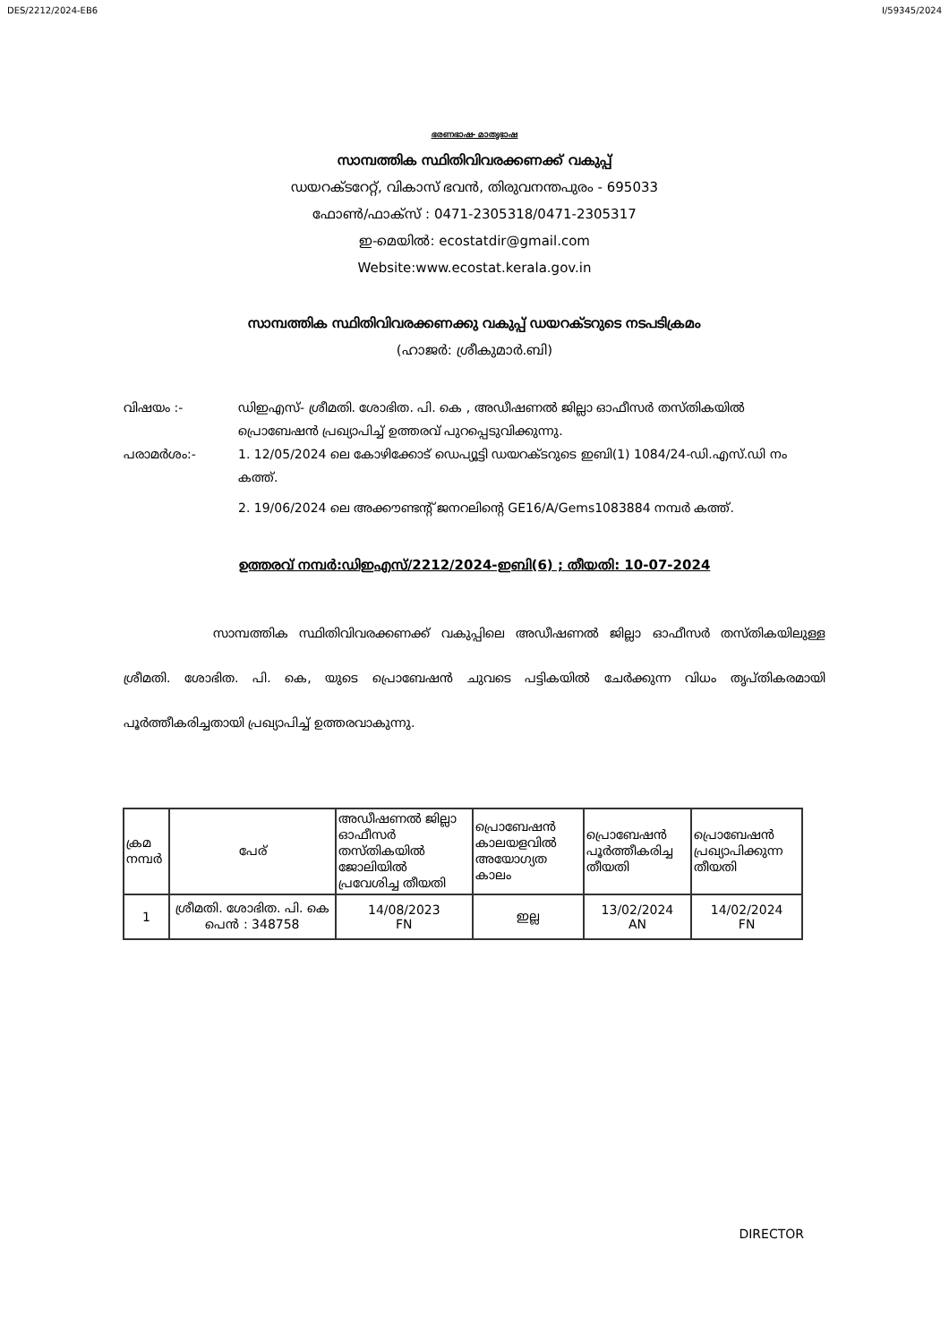DES/2212/2024-EB6 I/59345/2024
ഭരണഭാഷ- മാതൃഭാഷ
സാമ്പത്തിക സ്ഥിതിവിവരക്കണക്ക് വകുപ്പ്
ഡയറക്ടറേറ്റ്, വികാസ് ഭവൻ, തിരുവനന്തപുരം - 695033
ഫോൺ/ഫാക്സ് : 0471-2305318/0471-2305317
ഇ-മെയിൽ: ecostatdir@gmail.com
Website:www.ecostat.kerala.gov.in
സാമ്പത്തിക സ്ഥിതിവിവരക്കണക്കു വകുപ്പ് ഡയറക്ടറുടെ നടപടിക്രമം
(ഹാജർ: ശ്രീകുമാർ.ബി)
വിഷയം :- ഡിഇഎസ്- ശ്രീമതി. ശോഭിത. പി. കെ , അഡീഷണൽ ജില്ലാ ഓഫീസർ തസ്തികയിൽ പ്രൊബേഷൻ പ്രഖ്യാപിച്ച് ഉത്തരവ് പുറപ്പെടുവിക്കുന്നു.
പരാമർശം:- 1. 12/05/2024 ലെ കോഴിക്കോട് ഡെപ്യൂട്ടി ഡയറക്ടറുടെ ഇബി(1) 1084/24-ഡി.എസ്.ഡി നം കത്ത്.
2. 19/06/2024 ലെ അക്കൗണ്ടന്റ് ജനറലിന്റെ GE16/A/Gems1083884 നമ്പർ കത്ത്.
ഉത്തരവ് നമ്പർ:ഡിഇഎസ്/2212/2024-ഇബി(6) ; തീയതി: 10-07-2024
സാമ്പത്തിക സ്ഥിതിവിവരക്കണക്ക് വകുപ്പിലെ അഡീഷണൽ ജില്ലാ ഓഫീസർ തസ്തികയിലുള്ള ശ്രീമതി. ശോഭിത. പി. കെ, യുടെ പ്രൊബേഷൻ ചുവടെ പട്ടികയിൽ ചേർക്കുന്ന വിധം തൃപ്തികരമായി പൂർത്തീകരിച്ചതായി പ്രഖ്യാപിച്ച് ഉത്തരവാകുന്നു.
| ക്രമ നമ്പർ | പേര് | അഡീഷണൽ ജില്ലാ ഓഫീസർ തസ്തികയിൽ ജോലിയിൽ പ്രവേശിച്ച തീയതി | പ്രൊബേഷൻ കാലയളവിൽ അയോഗ്യത കാലം | പ്രൊബേഷൻ പൂർത്തീകരിച്ച തീയതി | പ്രൊബേഷൻ പ്രഖ്യാപിക്കുന്ന തീയതി |
| --- | --- | --- | --- | --- | --- |
| 1 | ശ്രീമതി. ശോഭിത. പി. കെ പെൻ : 348758 | 14/08/2023 FN | ഇല്ല | 13/02/2024 AN | 14/02/2024 FN |
DIRECTOR